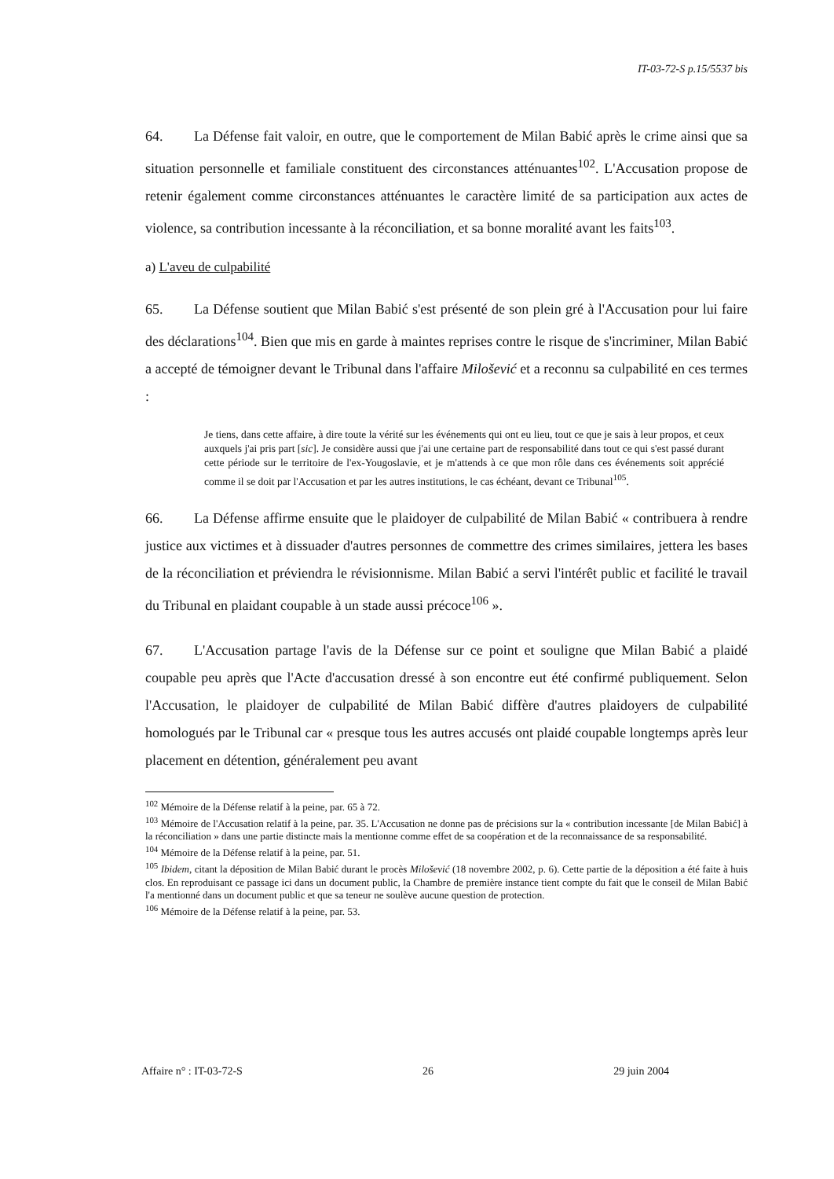IT-03-72-S p.15/5537 bis
64. La Défense fait valoir, en outre, que le comportement de Milan Babić après le crime ainsi que sa situation personnelle et familiale constituent des circonstances atténuantes<sup>102</sup>. L'Accusation propose de retenir également comme circonstances atténuantes le caractère limité de sa participation aux actes de violence, sa contribution incessante à la réconciliation, et sa bonne moralité avant les faits<sup>103</sup>.
a) L'aveu de culpabilité
65. La Défense soutient que Milan Babić s'est présenté de son plein gré à l'Accusation pour lui faire des déclarations<sup>104</sup>. Bien que mis en garde à maintes reprises contre le risque de s'incriminer, Milan Babić a accepté de témoigner devant le Tribunal dans l'affaire Milošević et a reconnu sa culpabilité en ces termes :
Je tiens, dans cette affaire, à dire toute la vérité sur les événements qui ont eu lieu, tout ce que je sais à leur propos, et ceux auxquels j'ai pris part [sic]. Je considère aussi que j'ai une certaine part de responsabilité dans tout ce qui s'est passé durant cette période sur le territoire de l'ex-Yougoslavie, et je m'attends à ce que mon rôle dans ces événements soit apprécié comme il se doit par l'Accusation et par les autres institutions, le cas échéant, devant ce Tribunal<sup>105</sup>.
66. La Défense affirme ensuite que le plaidoyer de culpabilité de Milan Babić « contribuera à rendre justice aux victimes et à dissuader d'autres personnes de commettre des crimes similaires, jettera les bases de la réconciliation et préviendra le révisionnisme. Milan Babić a servi l'intérêt public et facilité le travail du Tribunal en plaidant coupable à un stade aussi précoce<sup>106</sup> ».
67. L'Accusation partage l'avis de la Défense sur ce point et souligne que Milan Babić a plaidé coupable peu après que l'Acte d'accusation dressé à son encontre eut été confirmé publiquement. Selon l'Accusation, le plaidoyer de culpabilité de Milan Babić diffère d'autres plaidoyers de culpabilité homologués par le Tribunal car « presque tous les autres accusés ont plaidé coupable longtemps après leur placement en détention, généralement peu avant
<sup>102</sup> Mémoire de la Défense relatif à la peine, par. 65 à 72.
<sup>103</sup> Mémoire de l'Accusation relatif à la peine, par. 35. L'Accusation ne donne pas de précisions sur la « contribution incessante [de Milan Babić] à la réconciliation » dans une partie distincte mais la mentionne comme effet de sa coopération et de la reconnaissance de sa responsabilité.
<sup>104</sup> Mémoire de la Défense relatif à la peine, par. 51.
<sup>105</sup> Ibidem, citant la déposition de Milan Babić durant le procès Milošević (18 novembre 2002, p. 6). Cette partie de la déposition a été faite à huis clos. En reproduisant ce passage ici dans un document public, la Chambre de première instance tient compte du fait que le conseil de Milan Babić l'a mentionné dans un document public et que sa teneur ne soulève aucune question de protection.
<sup>106</sup> Mémoire de la Défense relatif à la peine, par. 53.
Affaire n° : IT-03-72-S 26 29 juin 2004